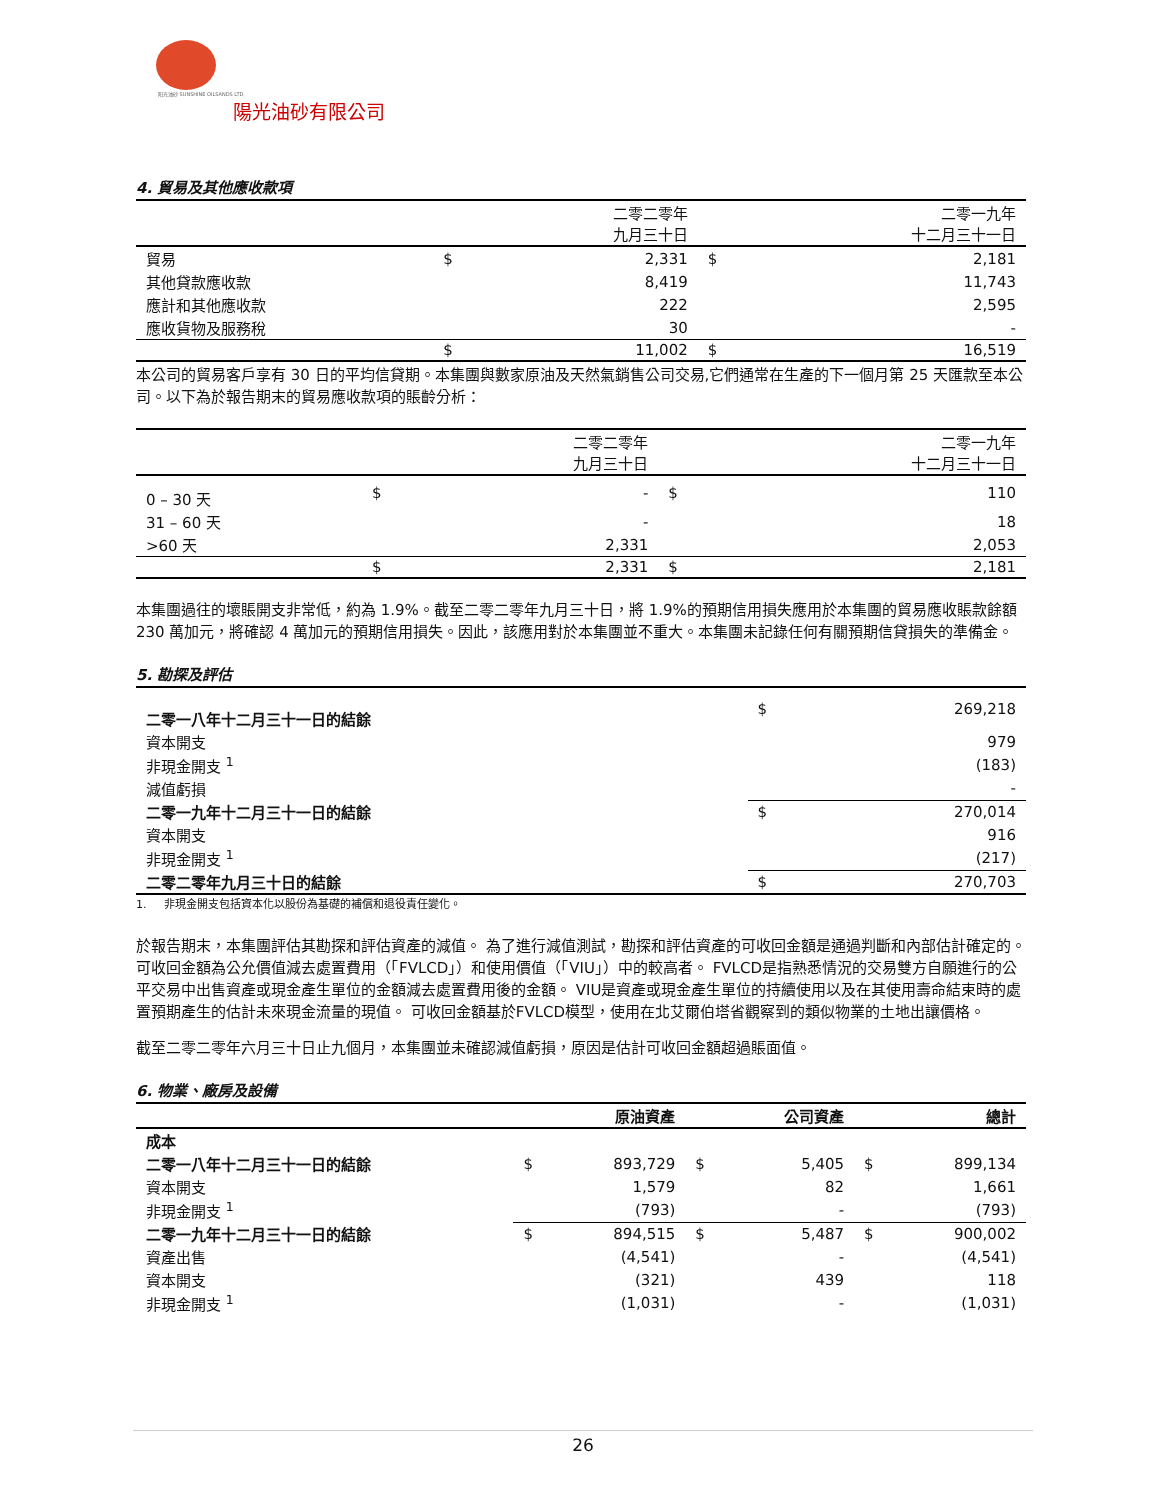阳光油砂 SUNSHINE OILSANDS LTD.
陽光油砂有限公司
4. 貿易及其他應收款項
| | | 二零二零年 九月三十日 | | 二零一九年 十二月三十一日 |
| --- | --- | --- | --- | --- |
| 貿易 | $ | 2,331 | $ | 2,181 |
| 其他貸款應收款 | | 8,419 | | 11,743 |
| 應計和其他應收款 | | 222 | | 2,595 |
| 應收貨物及服務稅 | | 30 | | - |
| | $ | 11,002 | $ | 16,519 |
本公司的貿易客戶享有 30 日的平均信貸期。本集團與數家原油及天然氣銷售公司交易,它們通常在生產的下一個月第 25 天匯款至本公司。以下為於報告期末的貿易應收款項的賬齡分析：
| | | 二零二零年 九月三十日 | | 二零一九年 十二月三十一日 |
| --- | --- | --- | --- | --- |
| 0 – 30 天 | $ | - | $ | 110 |
| 31 – 60 天 | | - | | 18 |
| >60 天 | | 2,331 | | 2,053 |
| | $ | 2,331 | $ | 2,181 |
本集團過往的壞賬開支非常低，約為 1.9%。截至二零二零年九月三十日，將 1.9%的預期信用損失應用於本集團的貿易應收賬款餘額 230 萬加元，將確認 4 萬加元的預期信用損失。因此，該應用對於本集團並不重大。本集團未記錄任何有關預期信貸損失的準備金。
5. 勘探及評估
| 二零一八年十二月三十一日的結餘 | $ | 269,218 |
| 資本開支 | | 979 |
| 非現金開支 <sup>1</sup> | | (183) |
| 減值虧損 | | - |
| 二零一九年十二月三十一日的結餘 | $ | 270,014 |
| 資本開支 | | 916 |
| 非現金開支 <sup>1</sup> | | (217) |
| 二零二零年九月三十日的結餘 | $ | 270,703 |
1. 非現金開支包括資本化以股份為基礎的補償和退役責任變化。
於報告期末，本集團評估其勘探和評估資產的減值。 為了進行減值測試，勘探和評估資產的可收回金額是通過判斷和內部估計確定的。 可收回金額為公允價值減去處置費用（「FVLCD」）和使用價值（「VIU」）中的較高者。 FVLCD是指熟悉情況的交易雙方自願進行的公平交易中出售資產或現金產生單位的金額減去處置費用後的金額。 VIU是資產或現金產生單位的持續使用以及在其使用壽命結束時的處置預期產生的估計未來現金流量的現值。 可收回金額基於FVLCD模型，使用在北艾爾伯塔省觀察到的類似物業的土地出讓價格。
截至二零二零年六月三十日止九個月，本集團並未確認減值虧損，原因是估計可收回金額超過賬面值。
6. 物業、廠房及設備
| | | 原油資產 | | 公司資產 | | 總計 |
| --- | --- | --- | --- | --- | --- | --- |
| 成本 | | | | | | |
| 二零一八年十二月三十一日的結餘 | $ | 893,729 | $ | 5,405 | $ | 899,134 |
| 資本開支 | | 1,579 | | 82 | | 1,661 |
| 非現金開支 <sup>1</sup> | | (793) | | - | | (793) |
| 二零一九年十二月三十一日的結餘 | $ | 894,515 | $ | 5,487 | $ | 900,002 |
| 資產出售 | | (4,541) | | - | | (4,541) |
| 資本開支 | | (321) | | 439 | | 118 |
| 非現金開支 <sup>1</sup> | | (1,031) | | - | | (1,031) |
26